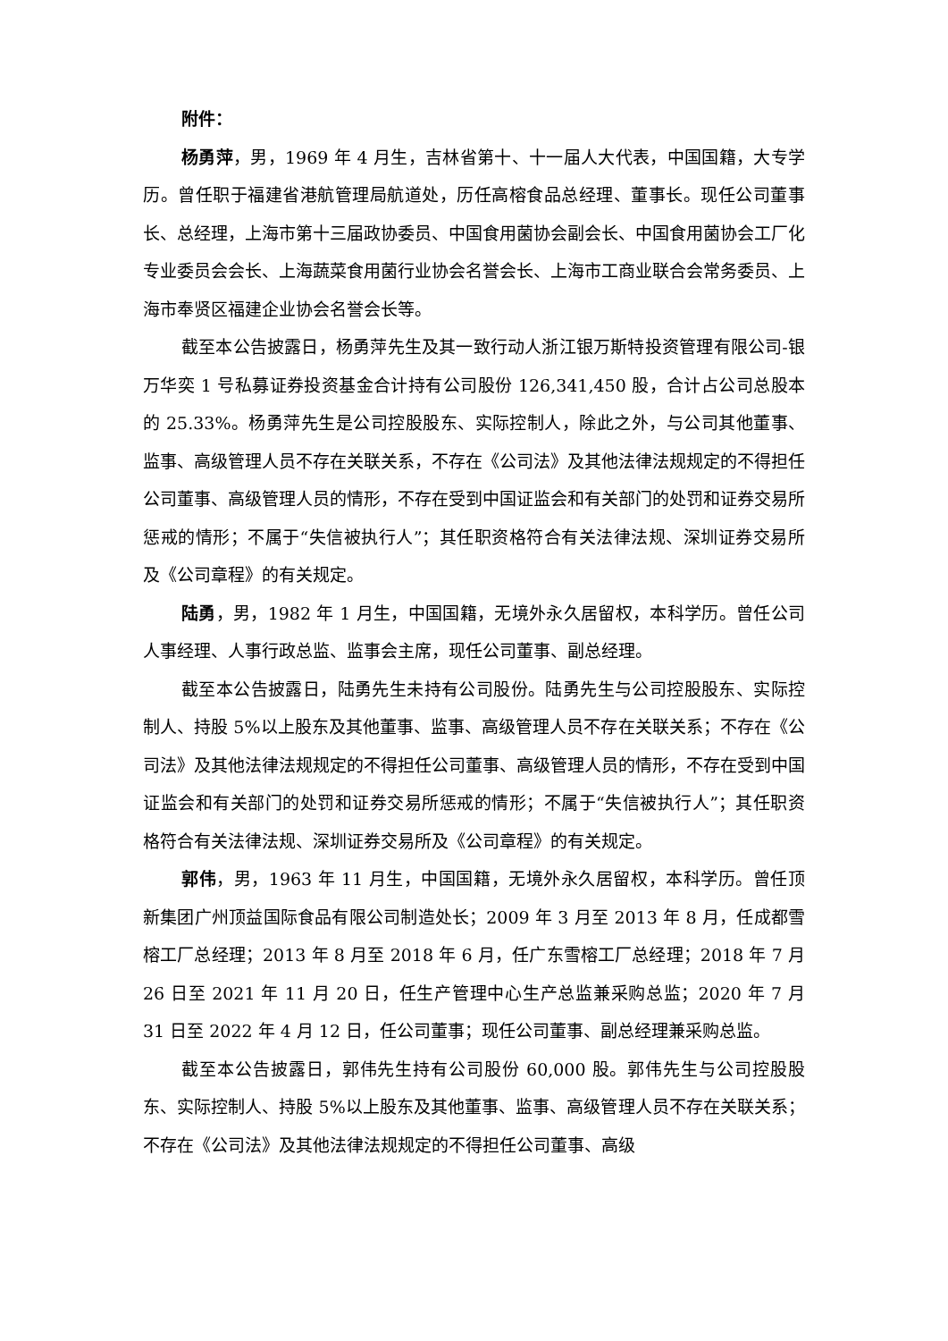附件：
杨勇萍，男，1969 年 4 月生，吉林省第十、十一届人大代表，中国国籍，大专学历。曾任职于福建省港航管理局航道处，历任高榕食品总经理、董事长。现任公司董事长、总经理，上海市第十三届政协委员、中国食用菌协会副会长、中国食用菌协会工厂化专业委员会会长、上海蔬菜食用菌行业协会名誉会长、上海市工商业联合会常务委员、上海市奉贤区福建企业协会名誉会长等。
截至本公告披露日，杨勇萍先生及其一致行动人浙江银万斯特投资管理有限公司-银万华奕 1 号私募证券投资基金合计持有公司股份 126,341,450 股，合计占公司总股本的 25.33%。杨勇萍先生是公司控股股东、实际控制人，除此之外，与公司其他董事、监事、高级管理人员不存在关联关系，不存在《公司法》及其他法律法规规定的不得担任公司董事、高级管理人员的情形，不存在受到中国证监会和有关部门的处罚和证券交易所惩戒的情形；不属于“失信被执行人”；其任职资格符合有关法律法规、深圳证券交易所及《公司章程》的有关规定。
陆勇，男，1982 年 1 月生，中国国籍，无境外永久居留权，本科学历。曾任公司人事经理、人事行政总监、监事会主席，现任公司董事、副总经理。
截至本公告披露日，陆勇先生未持有公司股份。陆勇先生与公司控股股东、实际控制人、持股 5%以上股东及其他董事、监事、高级管理人员不存在关联关系；不存在《公司法》及其他法律法规规定的不得担任公司董事、高级管理人员的情形，不存在受到中国证监会和有关部门的处罚和证券交易所惩戒的情形；不属于“失信被执行人”；其任职资格符合有关法律法规、深圳证券交易所及《公司章程》的有关规定。
郭伟，男，1963 年 11 月生，中国国籍，无境外永久居留权，本科学历。曾任顶新集团广州顶益国际食品有限公司制造处长；2009 年 3 月至 2013 年 8 月，任成都雪榕工厂总经理；2013 年 8 月至 2018 年 6 月，任广东雪榕工厂总经理；2018 年 7 月 26 日至 2021 年 11 月 20 日，任生产管理中心生产总监兼采购总监；2020 年 7 月 31 日至 2022 年 4 月 12 日，任公司董事；现任公司董事、副总经理兼采购总监。
截至本公告披露日，郭伟先生持有公司股份 60,000 股。郭伟先生与公司控股股东、实际控制人、持股 5%以上股东及其他董事、监事、高级管理人员不存在关联关系；不存在《公司法》及其他法律法规规定的不得担任公司董事、高级